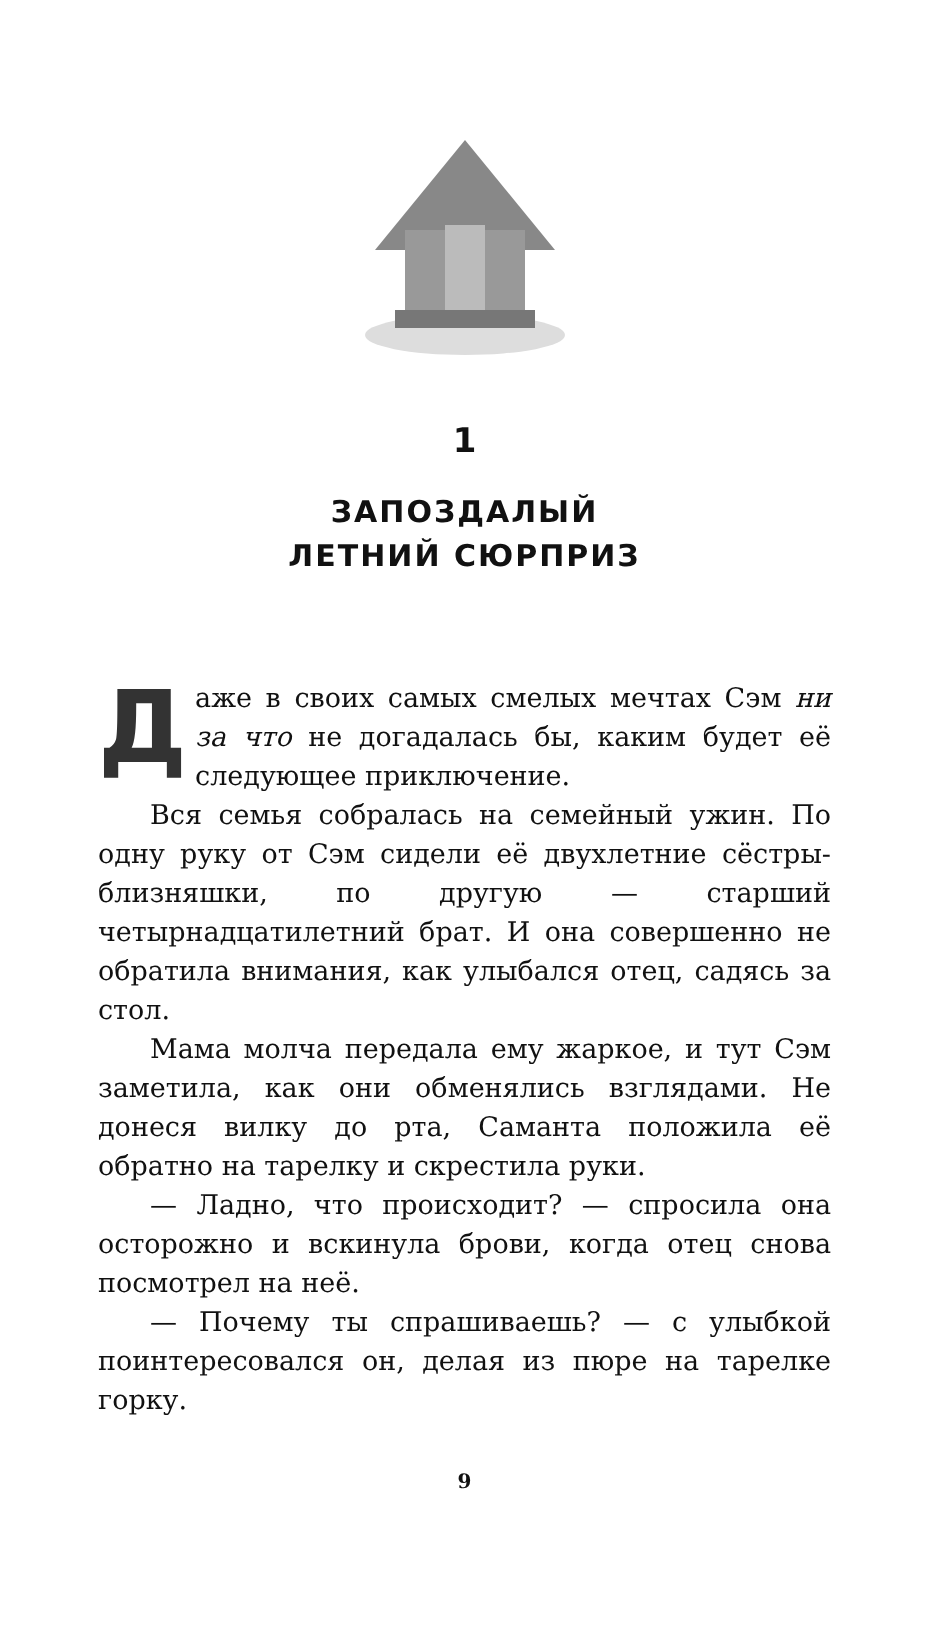1
ЗАПОЗДАЛЫЙ
ЛЕТНИЙ СЮРПРИЗ
Даже в своих самых смелых мечтах Сэм ни за что не догадалась бы, каким будет её следующее приключение.
Вся семья собралась на семейный ужин. По одну руку от Сэм сидели её двухлетние сёстры-близняшки, по другую — старший четырнадцатилетний брат. И она совершенно не обратила внимания, как улыбался отец, садясь за стол.
Мама молча передала ему жаркое, и тут Сэм заметила, как они обменялись взглядами. Не донеся вилку до рта, Саманта положила её обратно на тарелку и скрестила руки.
— Ладно, что происходит? — спросила она осторожно и вскинула брови, когда отец снова посмотрел на неё.
— Почему ты спрашиваешь? — с улыбкой поинтересовался он, делая из пюре на тарелке горку.
9